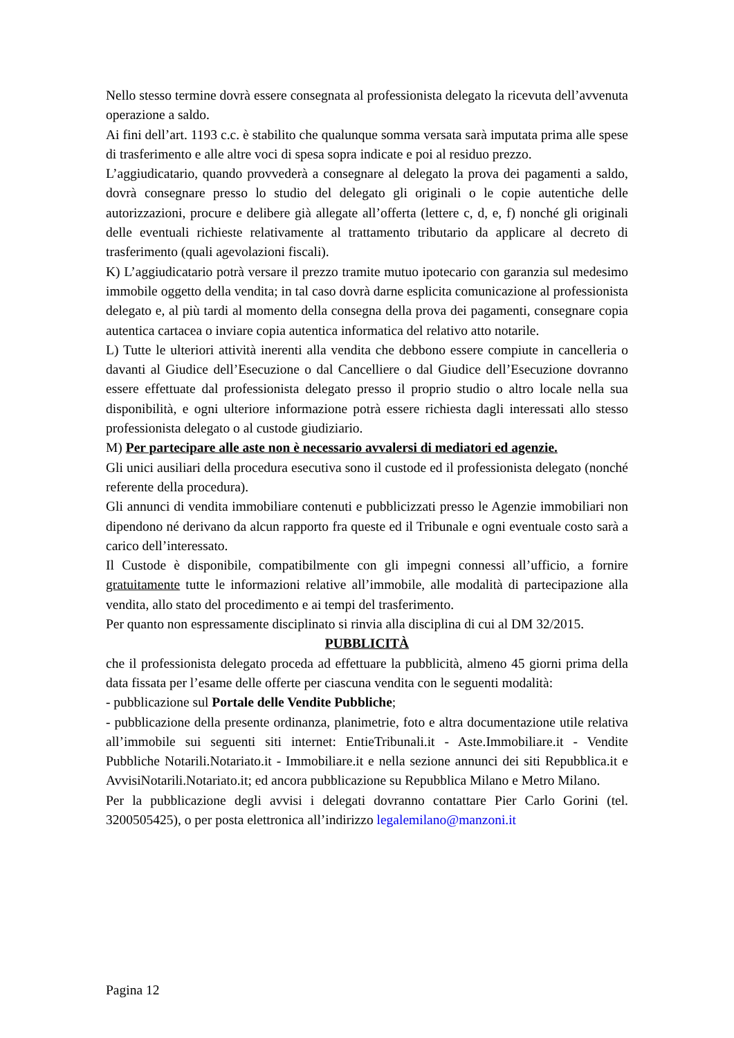Nello stesso termine dovrà essere consegnata al professionista delegato la ricevuta dell’avvenuta operazione a saldo.
Ai fini dell’art. 1193 c.c. è stabilito che qualunque somma versata sarà imputata prima alle spese di trasferimento e alle altre voci di spesa sopra indicate e poi al residuo prezzo.
L’aggiudicatario, quando provvederà a consegnare al delegato la prova dei pagamenti a saldo, dovrà consegnare presso lo studio del delegato gli originali o le copie autentiche delle autorizzazioni, procure e delibere già allegate all’offerta (lettere c, d, e, f) nonché gli originali delle eventuali richieste relativamente al trattamento tributario da applicare al decreto di trasferimento (quali agevolazioni fiscali).
K) L’aggiudicatario potrà versare il prezzo tramite mutuo ipotecario con garanzia sul medesimo immobile oggetto della vendita; in tal caso dovrà darne esplicita comunicazione al professionista delegato e, al più tardi al momento della consegna della prova dei pagamenti, consegnare copia autentica cartacea o inviare copia autentica informatica del relativo atto notarile.
L) Tutte le ulteriori attività inerenti alla vendita che debbono essere compiute in cancelleria o davanti al Giudice dell’Esecuzione o dal Cancelliere o dal Giudice dell’Esecuzione dovranno essere effettuate dal professionista delegato presso il proprio studio o altro locale nella sua disponibilità, e ogni ulteriore informazione potrà essere richiesta dagli interessati allo stesso professionista delegato o al custode giudiziario.
M) Per partecipare alle aste non è necessario avvalersi di mediatori ed agenzie.
Gli unici ausiliari della procedura esecutiva sono il custode ed il professionista delegato (nonché referente della procedura).
Gli annunci di vendita immobiliare contenuti e pubblicizzati presso le Agenzie immobiliari non dipendono né derivano da alcun rapporto fra queste ed il Tribunale e ogni eventuale costo sarà a carico dell’interessato.
Il Custode è disponibile, compatibilmente con gli impegni connessi all’ufficio, a fornire gratuitamente tutte le informazioni relative all’immobile, alle modalità di partecipazione alla vendita, allo stato del procedimento e ai tempi del trasferimento.
Per quanto non espressamente disciplinato si rinvia alla disciplina di cui al DM 32/2015.
PUBBLICITÀ
che il professionista delegato proceda ad effettuare la pubblicità, almeno 45 giorni prima della data fissata per l’esame delle offerte per ciascuna vendita con le seguenti modalità:
- pubblicazione sul Portale delle Vendite Pubbliche;
- pubblicazione della presente ordinanza, planimetrie, foto e altra documentazione utile relativa all’immobile sui seguenti siti internet: EntieTribunali.it - Aste.Immobiliare.it - Vendite Pubbliche Notarili.Notariato.it - Immobiliare.it e nella sezione annunci dei siti Repubblica.it e AvvisiNotarili.Notariato.it; ed ancora pubblicazione su Repubblica Milano e Metro Milano.
Per la pubblicazione degli avvisi i delegati dovranno contattare Pier Carlo Gorini (tel. 3200505425), o per posta elettronica all’indirizzo legalemilano@manzoni.it
Pagina 12